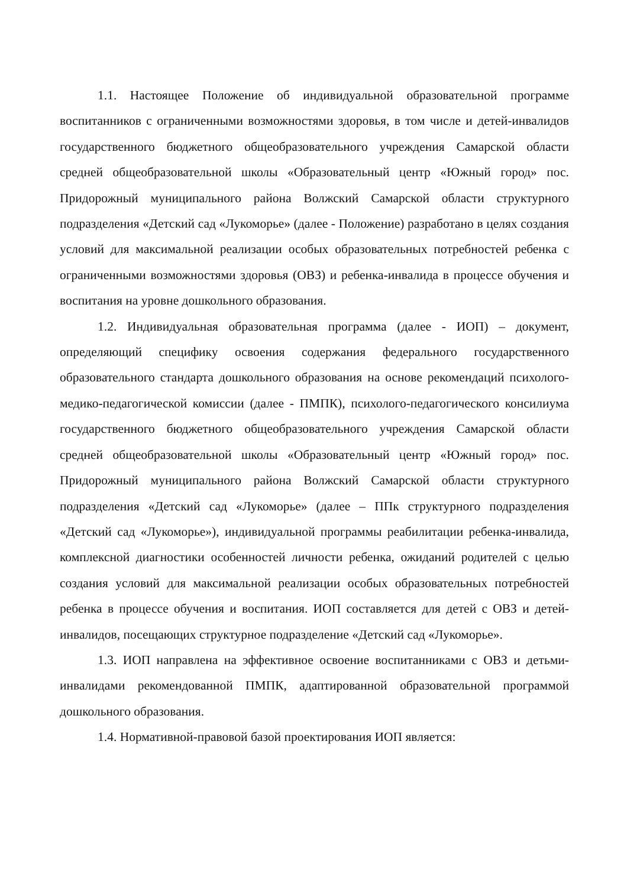1.1. Настоящее Положение об индивидуальной образовательной программе воспитанников с ограниченными возможностями здоровья, в том числе и детей-инвалидов государственного бюджетного общеобразовательного учреждения Самарской области средней общеобразовательной школы «Образовательный центр «Южный город» пос. Придорожный муниципального района Волжский Самарской области структурного подразделения «Детский сад «Лукоморье» (далее - Положение) разработано в целях создания условий для максимальной реализации особых образовательных потребностей ребенка с ограниченными возможностями здоровья (ОВЗ) и ребенка-инвалида в процессе обучения и воспитания на уровне дошкольного образования.
1.2. Индивидуальная образовательная программа (далее - ИОП) – документ, определяющий специфику освоения содержания федерального государственного образовательного стандарта дошкольного образования на основе рекомендаций психолого-медико-педагогической комиссии (далее - ПМПК), психолого-педагогического консилиума государственного бюджетного общеобразовательного учреждения Самарской области средней общеобразовательной школы «Образовательный центр «Южный город» пос. Придорожный муниципального района Волжский Самарской области структурного подразделения «Детский сад «Лукоморье» (далее – ППк структурного подразделения «Детский сад «Лукоморье»), индивидуальной программы реабилитации ребенка-инвалида, комплексной диагностики особенностей личности ребенка, ожиданий родителей с целью создания условий для максимальной реализации особых образовательных потребностей ребенка в процессе обучения и воспитания. ИОП составляется для детей с ОВЗ и детей-инвалидов, посещающих структурное подразделение «Детский сад «Лукоморье».
1.3. ИОП направлена на эффективное освоение воспитанниками с ОВЗ и детьми-инвалидами рекомендованной ПМПК, адаптированной образовательной программой дошкольного образования.
1.4. Нормативной-правовой базой проектирования ИОП является: